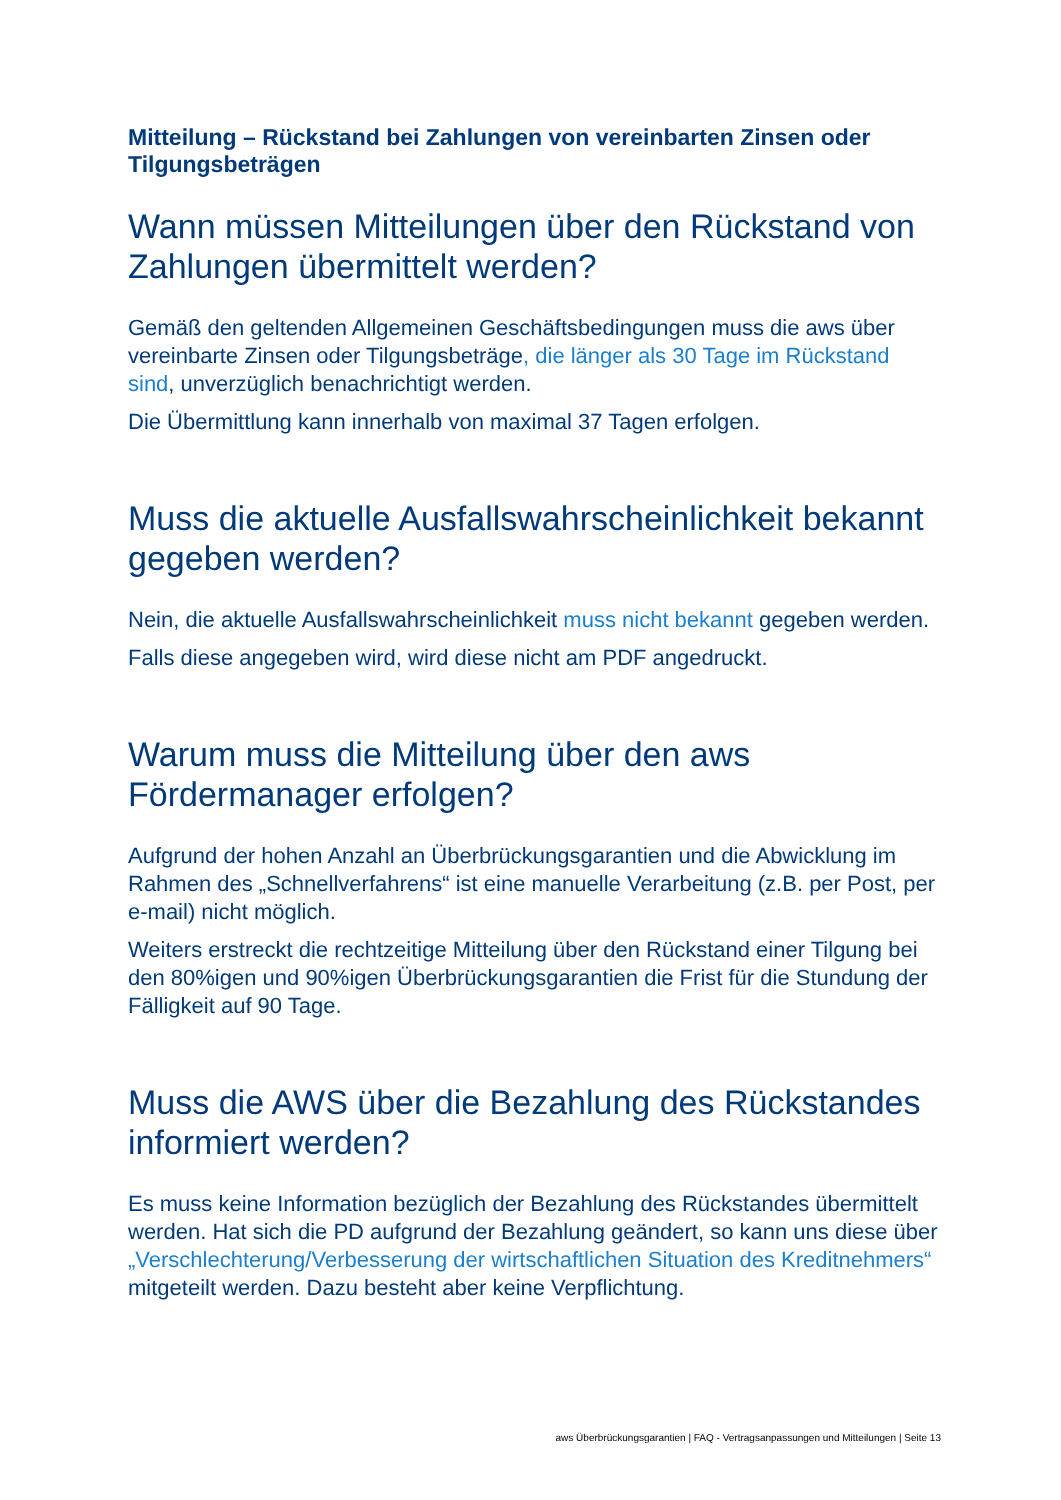Mitteilung – Rückstand bei Zahlungen von vereinbarten Zinsen oder Tilgungsbeträgen
Wann müssen Mitteilungen über den Rückstand von Zahlungen übermittelt werden?
Gemäß den geltenden Allgemeinen Geschäftsbedingungen muss die aws über vereinbarte Zinsen oder Tilgungsbeträge, die länger als 30 Tage im Rückstand sind, unverzüglich benachrichtigt werden.
Die Übermittlung kann innerhalb von maximal 37 Tagen erfolgen.
Muss die aktuelle Ausfallswahrscheinlichkeit bekannt gegeben werden?
Nein, die aktuelle Ausfallswahrscheinlichkeit muss nicht bekannt gegeben werden.
Falls diese angegeben wird, wird diese nicht am PDF angedruckt.
Warum muss die Mitteilung über den aws Fördermanager erfolgen?
Aufgrund der hohen Anzahl an Überbrückungsgarantien und die Abwicklung im Rahmen des „Schnellverfahrens“ ist eine manuelle Verarbeitung (z.B. per Post, per e-mail) nicht möglich.
Weiters erstreckt die rechtzeitige Mitteilung über den Rückstand einer Tilgung bei den 80%igen und 90%igen Überbrückungsgarantien die Frist für die Stundung der Fälligkeit auf 90 Tage.
Muss die AWS über die Bezahlung des Rückstandes informiert werden?
Es muss keine Information bezüglich der Bezahlung des Rückstandes übermittelt werden. Hat sich die PD aufgrund der Bezahlung geändert, so kann uns diese über „Verschlechterung/Verbesserung der wirtschaftlichen Situation des Kreditnehmers“ mitgeteilt werden. Dazu besteht aber keine Verpflichtung.
aws Überbrückungsgarantien | FAQ - Vertragsanpassungen und Mitteilungen | Seite 13